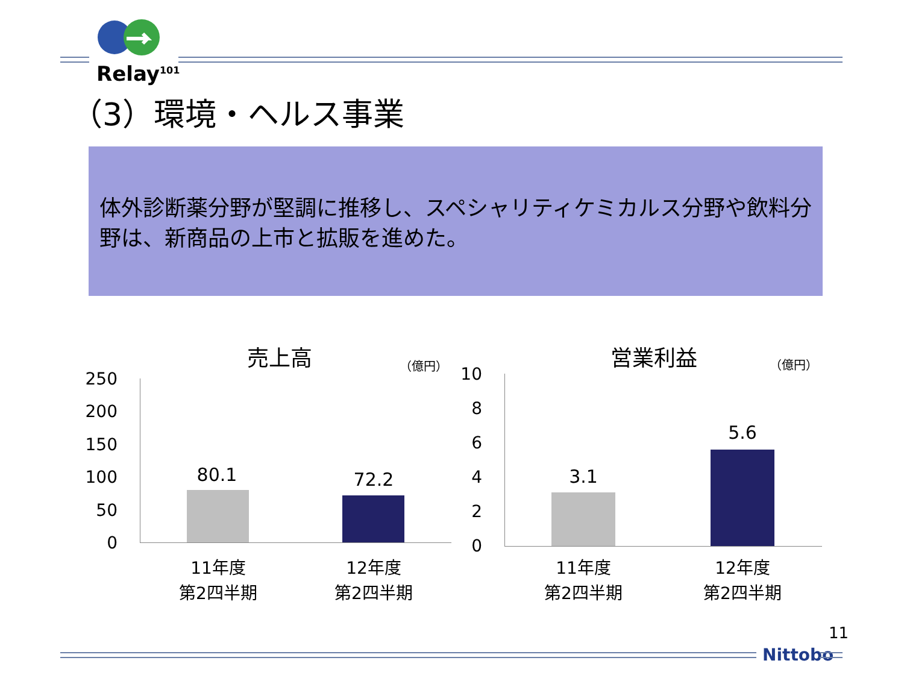Relay<sup>101</sup>
（3）環境・ヘルス事業
体外診断薬分野が堅調に推移し、スペシャリティケミカルス分野や飲料分野は、新商品の上市と拡販を進めた。
売上高 （億円）
250
200
150
100
50
0
80.1 72.2
11年度
第2四半期
12年度
第2四半期
営業利益 （億円）
10
8
6
4
2
0
3.1
5.6
11年度
第2四半期
12年度
第2四半期
11
Nittobo